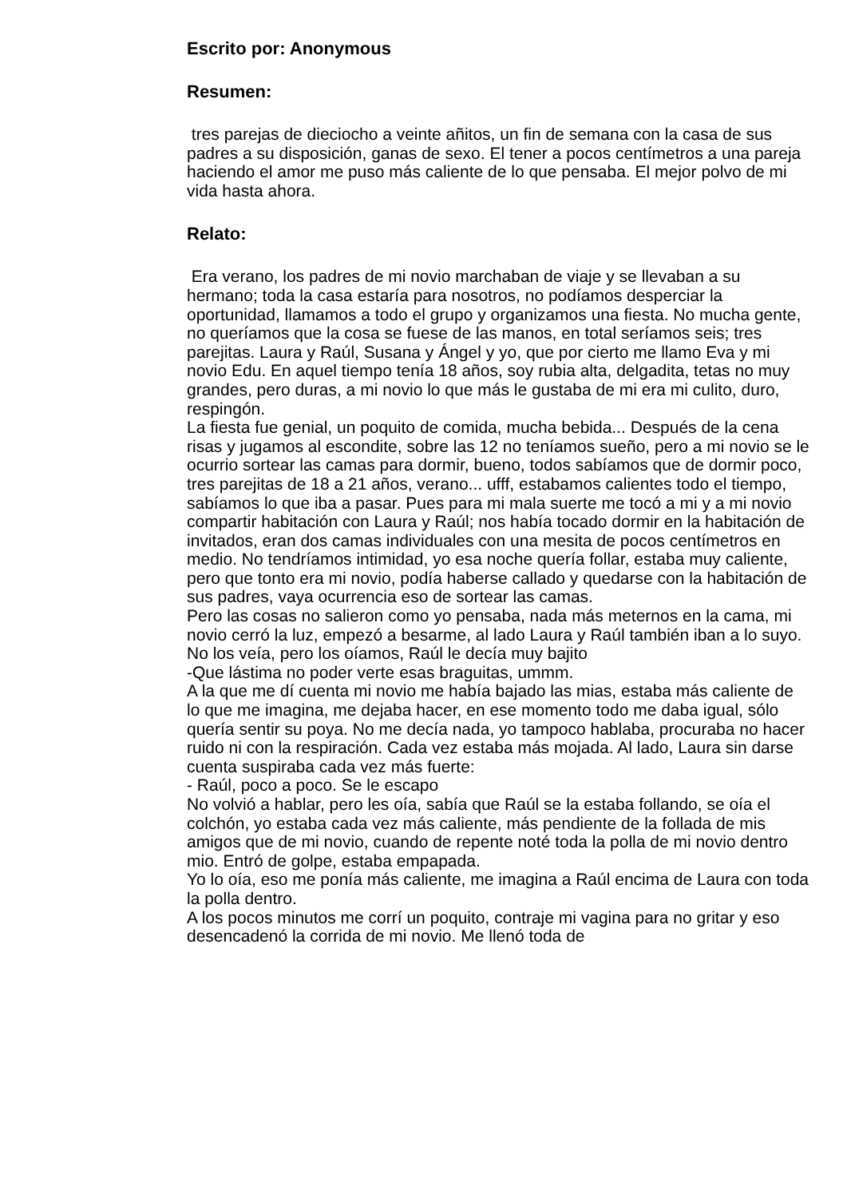Escrito por: Anonymous
Resumen:
tres parejas de dieciocho a veinte añitos, un fin de semana con la casa de sus padres a su disposición, ganas de sexo. El tener a pocos centímetros a una pareja haciendo el amor me puso más caliente de lo que pensaba. El mejor polvo de mi vida hasta ahora.
Relato:
Era verano, los padres de mi novio marchaban de viaje y se llevaban a su hermano; toda la casa estaría para nosotros, no podíamos desperciar la oportunidad, llamamos a todo el grupo y organizamos una fiesta. No mucha gente, no queríamos que la cosa se fuese de las manos, en total seríamos seis; tres parejitas. Laura y Raúl, Susana y Ángel y yo, que por cierto me llamo Eva y mi novio Edu. En aquel tiempo tenía 18 años, soy rubia alta, delgadita, tetas no muy grandes, pero duras, a mi novio lo que más le gustaba de mi era mi culito, duro, respingón.
La fiesta fue genial, un poquito de comida, mucha bebida... Después de la cena risas y jugamos al escondite, sobre las 12 no teníamos sueño, pero a mi novio se le ocurrio sortear las camas para dormir, bueno, todos sabíamos que de dormir poco, tres parejitas de 18 a 21 años, verano... ufff, estabamos calientes todo el tiempo, sabíamos lo que iba a pasar. Pues para mi mala suerte me tocó a mi y a mi novio compartir habitación con Laura y Raúl; nos había tocado dormir en la habitación de invitados, eran dos camas individuales con una mesita de pocos centímetros en medio. No tendríamos intimidad, yo esa noche quería follar, estaba muy caliente, pero que tonto era mi novio, podía haberse callado y quedarse con la habitación de sus padres, vaya ocurrencia eso de sortear las camas.
Pero las cosas no salieron como yo pensaba, nada más meternos en la cama, mi novio cerró la luz, empezó a besarme, al lado Laura y Raúl también iban a lo suyo. No los veía, pero los oíamos, Raúl le decía muy bajito
-Que lástima no poder verte esas braguitas, ummm.
A la que me dí cuenta mi novio me había bajado las mias, estaba más caliente de lo que me imagina, me dejaba hacer, en ese momento todo me daba igual, sólo quería sentir su poya. No me decía nada, yo tampoco hablaba, procuraba no hacer ruido ni con la respiración. Cada vez estaba más mojada. Al lado, Laura sin darse cuenta suspiraba cada vez más fuerte:
- Raúl, poco a poco. Se le escapo
No volvió a hablar, pero les oía, sabía que Raúl se la estaba follando, se oía el colchón, yo estaba cada vez más caliente, más pendiente de la follada de mis amigos que de mi novio, cuando de repente noté toda la polla de mi novio dentro mio. Entró de golpe, estaba empapada.
Yo lo oía, eso me ponía más caliente, me imagina a Raúl encima de Laura con toda la polla dentro.
A los pocos minutos me corrí un poquito, contraje mi vagina para no gritar y eso desencadenó la corrida de mi novio. Me llenó toda de